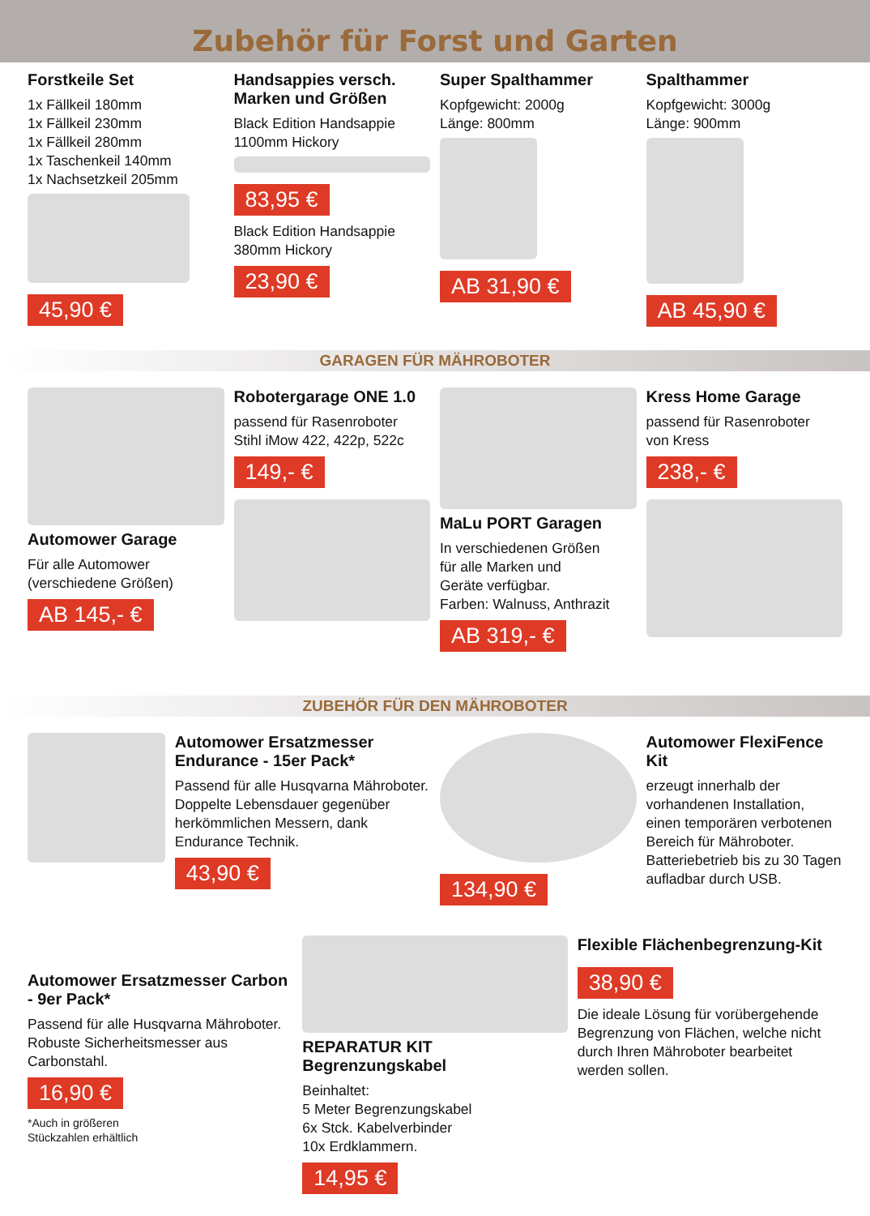Zubehör für Forst und Garten
Forstkeile Set
1x Fällkeil 180mm
1x Fällkeil 230mm
1x Fällkeil 280mm
1x Taschenkeil 140mm
1x Nachsetzkeil 205mm
45,90 €
Handsappies versch. Marken und Größen
Black Edition Handsappie
1100mm Hickory
83,95 €
Black Edition Handsappie
380mm Hickory
23,90 €
Super Spalthammer
Kopfgewicht: 2000g
Länge: 800mm
AB 31,90 €
Spalthammer
Kopfgewicht: 3000g
Länge: 900mm
AB 45,90 €
GARAGEN FÜR MÄHROBOTER
Automower Garage
Für alle Automower
(verschiedene Größen)
AB 145,- €
Robotergarage ONE 1.0
passend für Rasenroboter
Stihl iMow 422, 422p, 522c
149,- €
MaLu PORT Garagen
In verschiedenen Größen
für alle Marken und
Geräte verfügbar.
Farben: Walnuss, Anthrazit
AB 319,- €
Kress Home Garage
passend für Rasenroboter
von Kress
238,- €
ZUBEHÖR FÜR DEN MÄHROBOTER
Automower Ersatzmesser Endurance - 15er Pack*
Passend für alle Husqvarna Mähroboter.
Doppelte Lebensdauer gegenüber herkömmlichen Messern, dank Endurance Technik.
43,90 €
134,90 €
Automower FlexiFence Kit
erzeugt innerhalb der vorhandenen Installation, einen temporären verbotenen Bereich für Mähroboter. Batteriebetrieb bis zu 30 Tagen aufladbar durch USB.
Automower Ersatzmesser Carbon - 9er Pack*
Passend für alle Husqvarna Mähroboter.
Robuste Sicherheitsmesser aus Carbonstahl.
16,90 €
*Auch in größeren
Stückzahlen erhältlich
REPARATUR KIT Begrenzungskabel
Beinhaltet:
5 Meter Begrenzungskabel
6x Stck. Kabelverbinder
10x Erdklammern.
14,95 €
Flexible Flächenbegrenzung-Kit
38,90 €
Die ideale Lösung für vorübergehende Begrenzung von Flächen, welche nicht durch Ihren Mähroboter bearbeitet werden sollen.